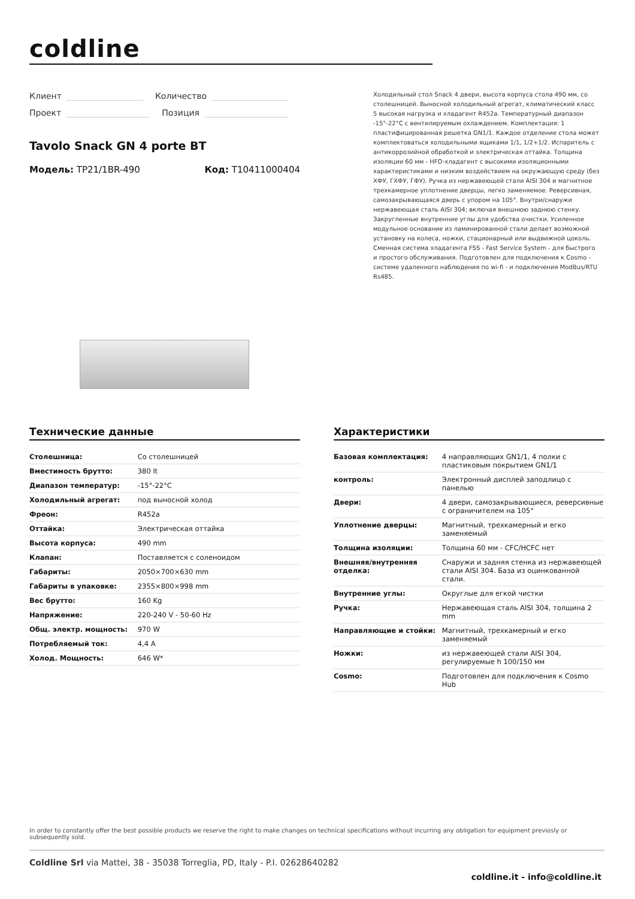coldline
Клиент Количество
Проект Позиция
Tavolo Snack GN 4 porte BT
Модель: TP21/1BR-490 Код: T10411000404
Холодильный стол Snack 4 двери, высота корпуса стола 490 мм, со столешницей. Выносной холодильный агрегат, климатический класс 5 высокая нагрузка и хладагент R452a. Температурный диапазон -15°-22°C с вентилируемым охлаждением. Комплектация: 1 пластифицированная решетка GN1/1. Каждое отделение стола может комплектоваться холодильными ящиками 1/1, 1/2+1/2. Испаритель с антикоррозийной обработкой и электрическая оттайка. Толщина изоляции 60 мм - HFO-хладагент с высокими изоляционными характеристиками и низким воздействием на окружающую среду (без ХФУ, ГХФУ, ГФУ). Ручка из нержавеющей стали AISI 304 и магнитное трехкамерное уплотнение дверцы, легко заменяемое. Реверсивная, самозакрывающаяся дверь с упором на 105°. Внутри/снаружи нержавеющая сталь AISI 304; включая внешнюю заднюю стенку. Закругленные внутренние углы для удобства очистки. Усиленное модульное основание из ламинированной стали делает возможной установку на колеса, ножки, стационарный или выдвижной цоколь. Сменная система хладагента FSS - Fast Service System - для быстрого и простого обслуживания. Подготовлен для подключения к Cosmo - системе удаленного наблюдения по wi-fi - и подключения ModBus/RTU Rs485.
Технические данные
| Столешница: | Со столешницей |
| Вместимость брутто: | 380 lt |
| Диапазон температур: | -15°-22°C |
| Холодильный агрегат: | под выносной холод |
| Фреон: | R452a |
| Оттайка: | Электрическая оттайка |
| Высота корпуса: | 490 mm |
| Клапан: | Поставляется с соленоидом |
| Габариты: | 2050×700×630 mm |
| Габариты в упаковке: | 2355×800×998 mm |
| Вес брутто: | 160 Kg |
| Напряжение: | 220-240 V - 50-60 Hz |
| Общ. электр. мощность: | 970 W |
| Потребляемый ток: | 4,4 A |
| Холод. Мощность: | 646 W* |
Характеристики
| Базовая комплектация: | 4 направляющих GN1/1, 4 полки с пластиковым покрытием GN1/1 |
| контроль: | Электронный дисплей заподлицо с панелью |
| Двери: | 4 двери, самозакрывающиеся, реверсивные с ограничителем на 105° |
| Уплотнение дверцы: | Магнитный, трехкамерный и егко заменяемый |
| Толщина изоляции: | Толщина 60 мм - CFC/HCFC нет |
| Внешняя/внутренняя отделка: | Снаружи и задняя стенка из нержавеющей стали AISI 304. База из оцинкованной стали. |
| Внутренние углы: | Округлые для егкой чистки |
| Ручка: | Нержавеющая сталь AISI 304, толщина 2 mm |
| Направляющие и стойки: | Магнитный, трехкамерный и егко заменяемый |
| Ножки: | из нержавеющей стали AISI 304, регулируемые h 100/150 мм |
| Cosmo: | Подготовлен для подключения к Cosmo Hub |
In order to constantly offer the best possible products we reserve the right to make changes on technical specifications without incurring any obligation for equipment previosly or subsequently sold.
Coldline Srl via Mattei, 38 - 35038 Torreglia, PD, Italy - P.I. 02628640282
coldline.it - info@coldline.it